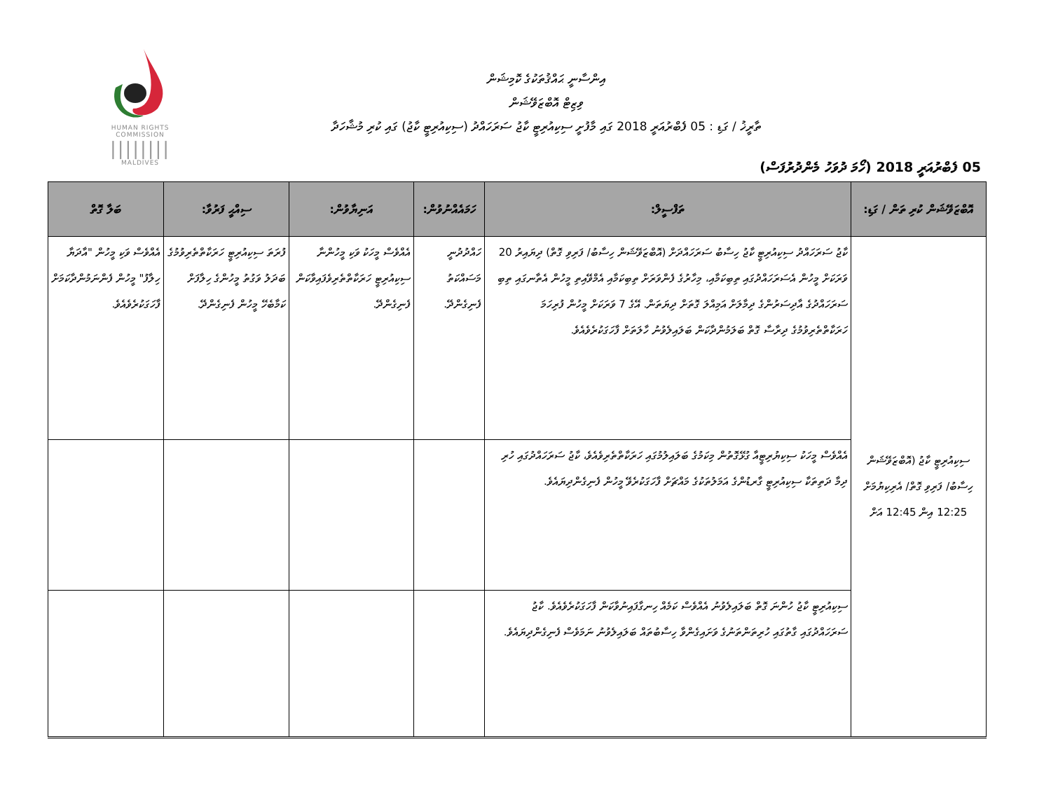HUMAN RIGHTS
COMMISSION
||||||||
MALDIVES
އިންސާނީ ޙައްޤުތަކުގެ ކޮމިޝަން
ވިޒިޓް އޮބްޒަވޭޝަން
ތާރީޚު / ގަޑި : 05 ފެބްރުއަރީ 2018 ގައި މާފުށީ ސިކިއުރިޓީ ކާޖު ސަރަހައްދު (ސިކިއުރިޓީ ކާޖު) ގައި ކުރި މުޝާހަދާ
05 ފެބްރުއަރީ 2018 (ހޯމަ ދުވަހު މެންދުރުފަސް)
| އޮބްޒަވޭޝަން ކުރި ތަން / ގަޑި: | ތަފްސީލް: | ހަމައެއްނުވުން: | އަނިޔާވުން: | ސިއްޙީ ފަރުވާ: | ބަލާ ގޮތް |
| --- | --- | --- | --- | --- | --- |
| ސިކިއުރިޓީ ކާޖު (އޮބްޒަވޭޝަން ހިސާބު/ ފަރިވި ގޮތް/ އެރިކިޔުމަށް 12:25 އިން 12:45 އަށް | ކާޖު ސަރަހައްދު ސިކިއުރިޓީ ކާޖު ހިސާބު ސަރަހައްދަށް (އޮބްޒަވޭޝަން ހިސާބު/ ފަރިވި ގޮތް) ދިޔައިރު 20 ވަރަކަށް މީހުން އެސަރަހައްދުގައި ތިބިކަމާއި، މިހާރުގެ ފެންވަރަށް ތިބިކަމާއި އެމްވޭއިތި މީހުން އެތާނގައި ތިބި ސަރަހައްދުގެ އާދިސަރުންގެ ދިމާލަށް އަމިއްލަ ގޮތަށް ދިޔަތަން. އޭގެ 7 ވަރަކަށް މީހުން ފުރިހަމަ ހަރަކާތްތެރިވުމުގެ ދިރާސާ ގޮތް ބަލަމުންދާކަން ބަލައިލެވުނު ހާލަތަށް ފާހަގަކުރެވެއެވެ. | ހައްދުދުނީ މަސައްކަތު ފެނިގެންދޭ. | އެއްވެސް މީހަކު ވަކި މީހުންނާ ސިކިއުރިޓީ ހަރަކާތްތެރިވެފައިވާކަން ފެނިގެންދޭ. | ފުރަތަ ސިކިއުރިޓީ ހަރަކާތްތެރިވުމުގެ ބަދަލު ވަގުތު މީހުންގެ ހިލާފަށް ކަމާބެހޭ މީހުން ފެނިގެންދޭ. | އެއްވެސް ވަކި މީހުން "އާދަޔާ ހިލާފު" މީހުން ފެންނަމުންދާކަމަށް ފާހަގަކުރެވެއެވެ. |
| | އެއްވެސް މީހަކު ސިކިޔުރިޓީއާ ގުޅޭގޮތުން މިކަމުގެ ބަލައިލުމުގައި ހަރަކާތްތެރިވެއެވެ، ކާޖު ސަރަހައްދުގައި ހުރި ދިމާ ދަތިތަކާ ސިކިއުރިޓީ ގާރޑުންގެ އަމަލުތަކުގެ މައްޗަށް ފާހަގަކުރެވޭ މީހުން ފެނިގެންދިޔައެވެ. | | | | |
| | ސިކިއުރިޓީ ކާޖު ހުންނަ ގޮތް ބަލައިލެވުނު އެއްވެސް ކަމެއް ހިނގާފައިނުވާކަން ފާހަގަކުރެވެއެވެ. ކާޖު ސަރަހައްދުގައި ގާތުގައި ހުރިތަންތަނުގެ ވަށައިގެންވާ ހިސާބުތައް ބަލައިލެވުނު ނަމަވެސް ފެނިގެންދިޔައެވެ. | | | | |